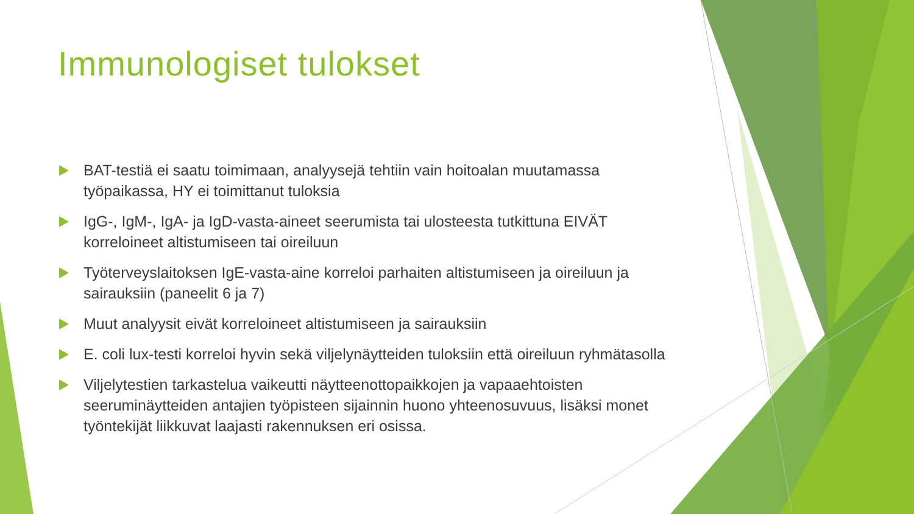Immunologiset tulokset
BAT-testiä ei saatu toimimaan, analyysejä tehtiin vain hoitoalan muutamassa työpaikassa, HY ei toimittanut tuloksia
IgG-, IgM-, IgA- ja IgD-vasta-aineet seerumista tai ulosteesta tutkittuna EIVÄT korreloineet altistumiseen tai oireiluun
Työterveyslaitoksen IgE-vasta-aine korreloi parhaiten altistumiseen ja oireiluun ja sairauksiin (paneelit 6 ja 7)
Muut analyysit eivät korreloineet altistumiseen ja sairauksiin
E. coli lux-testi korreloi hyvin sekä viljelynäytteiden tuloksiin että oireiluun ryhmätasolla
Viljelytestien tarkastelua vaikeutti näytteenottopaikkojen ja vapaaehtoisten seeruminäytteiden antajien työpisteen sijainnin huono yhteenosuvuus, lisäksi monet työntekijät liikkuvat laajasti rakennuksen eri osissa.